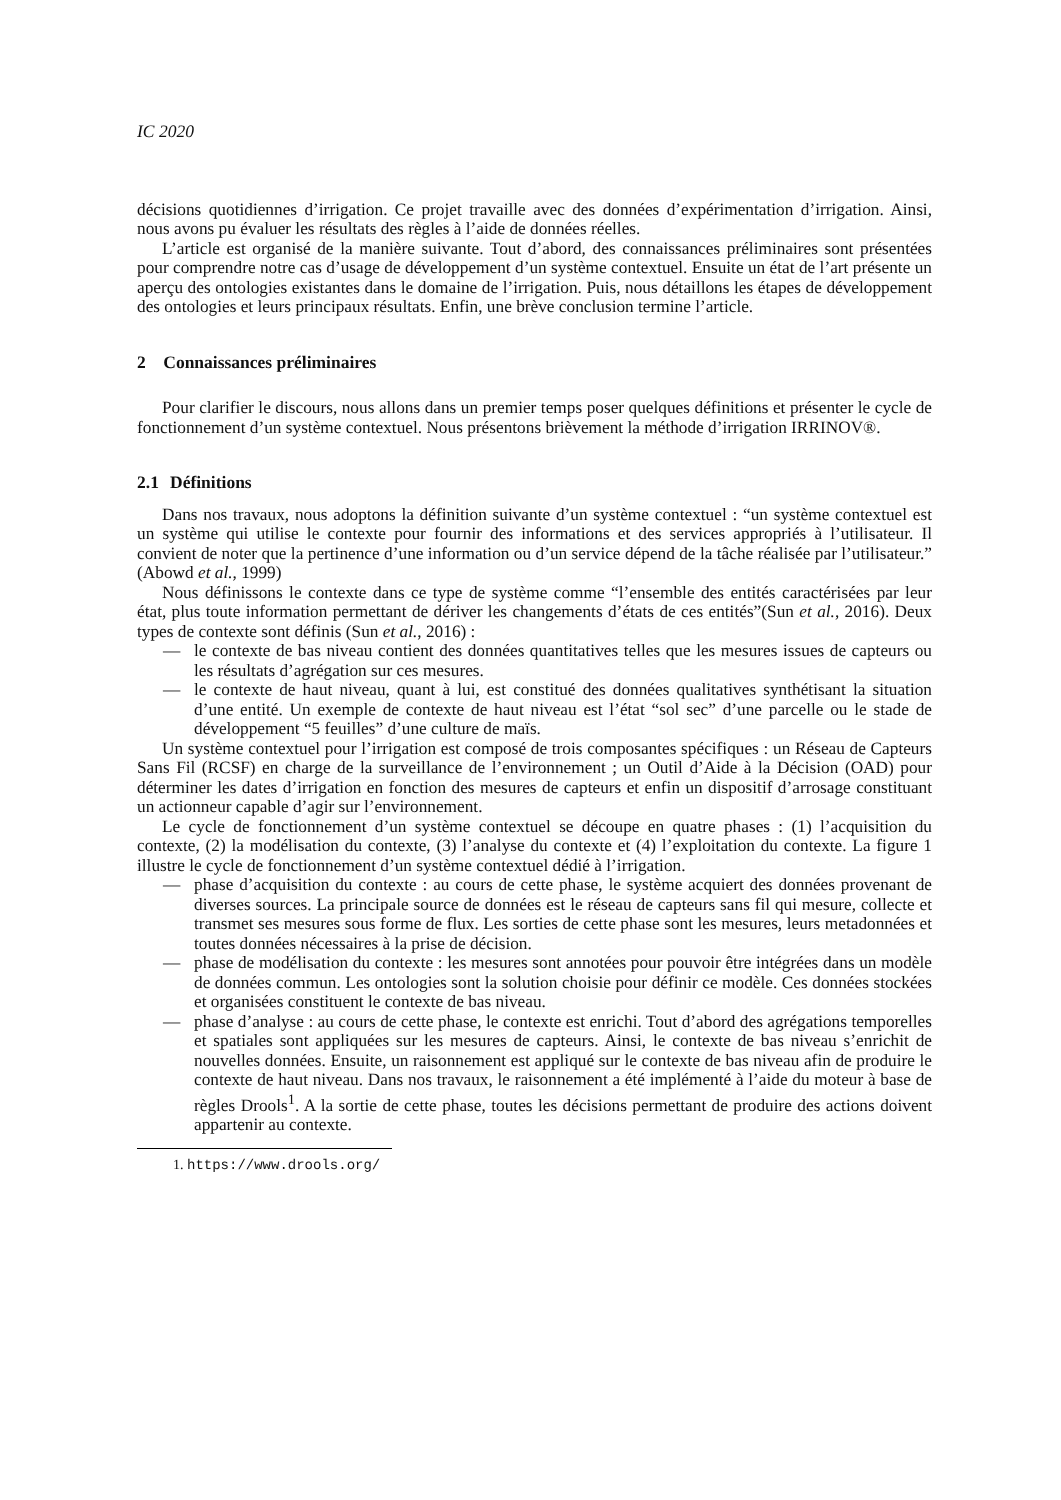IC 2020
décisions quotidiennes d’irrigation. Ce projet travaille avec des données d’expérimentation d’irrigation. Ainsi, nous avons pu évaluer les résultats des règles à l’aide de données réelles.
L’article est organisé de la manière suivante. Tout d’abord, des connaissances préliminaires sont présentées pour comprendre notre cas d’usage de développement d’un système contextuel. Ensuite un état de l’art présente un aperçu des ontologies existantes dans le domaine de l’irrigation. Puis, nous détaillons les étapes de développement des ontologies et leurs principaux résultats. Enfin, une brève conclusion termine l’article.
2 Connaissances préliminaires
Pour clarifier le discours, nous allons dans un premier temps poser quelques définitions et présenter le cycle de fonctionnement d’un système contextuel. Nous présentons brièvement la méthode d’irrigation IRRINOV®.
2.1 Définitions
Dans nos travaux, nous adoptons la définition suivante d’un système contextuel : “un système contextuel est un système qui utilise le contexte pour fournir des informations et des services appropriés à l’utilisateur. Il convient de noter que la pertinence d’une information ou d’un service dépend de la tâche réalisée par l’utilisateur.” (Abowd et al., 1999)
Nous définissons le contexte dans ce type de système comme “l’ensemble des entités caractérisées par leur état, plus toute information permettant de dériver les changements d’états de ces entités”(Sun et al., 2016). Deux types de contexte sont définis (Sun et al., 2016) :
— le contexte de bas niveau contient des données quantitatives telles que les mesures issues de capteurs ou les résultats d’agrégation sur ces mesures.
— le contexte de haut niveau, quant à lui, est constitué des données qualitatives synthétisant la situation d’une entité. Un exemple de contexte de haut niveau est l’état “sol sec” d’une parcelle ou le stade de développement “5 feuilles” d’une culture de maïs.
Un système contextuel pour l’irrigation est composé de trois composantes spécifiques : un Réseau de Capteurs Sans Fil (RCSF) en charge de la surveillance de l’environnement ; un Outil d’Aide à la Décision (OAD) pour déterminer les dates d’irrigation en fonction des mesures de capteurs et enfin un dispositif d’arrosage constituant un actionneur capable d’agir sur l’environnement.
Le cycle de fonctionnement d’un système contextuel se découpe en quatre phases : (1) l’acquisition du contexte, (2) la modélisation du contexte, (3) l’analyse du contexte et (4) l’exploitation du contexte. La figure 1 illustre le cycle de fonctionnement d’un système contextuel dédié à l’irrigation.
— phase d’acquisition du contexte : au cours de cette phase, le système acquiert des données provenant de diverses sources. La principale source de données est le réseau de capteurs sans fil qui mesure, collecte et transmet ses mesures sous forme de flux. Les sorties de cette phase sont les mesures, leurs metadonnées et toutes données nécessaires à la prise de décision.
— phase de modélisation du contexte : les mesures sont annotées pour pouvoir être intégrées dans un modèle de données commun. Les ontologies sont la solution choisie pour définir ce modèle. Ces données stockées et organisées constituent le contexte de bas niveau.
— phase d’analyse : au cours de cette phase, le contexte est enrichi. Tout d’abord des agrégations temporelles et spatiales sont appliquées sur les mesures de capteurs. Ainsi, le contexte de bas niveau s’enrichit de nouvelles données. Ensuite, un raisonnement est appliqué sur le contexte de bas niveau afin de produire le contexte de haut niveau. Dans nos travaux, le raisonnement a été implémenté à l’aide du moteur à base de règles Drools<sup>1</sup>. A la sortie de cette phase, toutes les décisions permettant de produire des actions doivent appartenir au contexte.
1. https://www.drools.org/